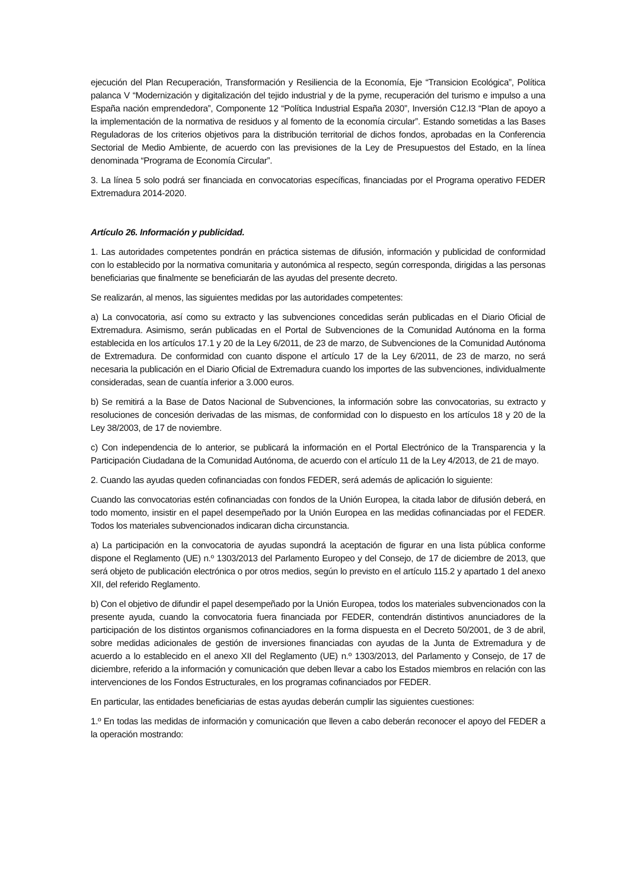ejecución del Plan Recuperación, Transformación y Resiliencia de la Economía, Eje “Transicion Ecológica”, Política palanca V “Modernización y digitalización del tejido industrial y de la pyme, recuperación del turismo e impulso a una España nación emprendedora”, Componente 12 “Política Industrial España 2030”, Inversión C12.I3 “Plan de apoyo a la implementación de la normativa de residuos y al fomento de la economía circular”. Estando sometidas a las Bases Reguladoras de los criterios objetivos para la distribución territorial de dichos fondos, aprobadas en la Conferencia Sectorial de Medio Ambiente, de acuerdo con las previsiones de la Ley de Presupuestos del Estado, en la línea denominada “Programa de Economía Circular”.
3. La línea 5 solo podrá ser financiada en convocatorias específicas, financiadas por el Programa operativo FEDER Extremadura 2014-2020.
Artículo 26. Información y publicidad.
1. Las autoridades competentes pondrán en práctica sistemas de difusión, información y publicidad de conformidad con lo establecido por la normativa comunitaria y autonómica al respecto, según corresponda, dirigidas a las personas beneficiarias que finalmente se beneficiarán de las ayudas del presente decreto.
Se realizarán, al menos, las siguientes medidas por las autoridades competentes:
a) La convocatoria, así como su extracto y las subvenciones concedidas serán publicadas en el Diario Oficial de Extremadura. Asimismo, serán publicadas en el Portal de Subvenciones de la Comunidad Autónoma en la forma establecida en los artículos 17.1 y 20 de la Ley 6/2011, de 23 de marzo, de Subvenciones de la Comunidad Autónoma de Extremadura. De conformidad con cuanto dispone el artículo 17 de la Ley 6/2011, de 23 de marzo, no será necesaria la publicación en el Diario Oficial de Extremadura cuando los importes de las subvenciones, individualmente consideradas, sean de cuantía inferior a 3.000 euros.
b) Se remitirá a la Base de Datos Nacional de Subvenciones, la información sobre las convocatorias, su extracto y resoluciones de concesión derivadas de las mismas, de conformidad con lo dispuesto en los artículos 18 y 20 de la Ley 38/2003, de 17 de noviembre.
c) Con independencia de lo anterior, se publicará la información en el Portal Electrónico de la Transparencia y la Participación Ciudadana de la Comunidad Autónoma, de acuerdo con el artículo 11 de la Ley 4/2013, de 21 de mayo.
2. Cuando las ayudas queden cofinanciadas con fondos FEDER, será además de aplicación lo siguiente:
Cuando las convocatorias estén cofinanciadas con fondos de la Unión Europea, la citada labor de difusión deberá, en todo momento, insistir en el papel desempeñado por la Unión Europea en las medidas cofinanciadas por el FEDER. Todos los materiales subvencionados indicaran dicha circunstancia.
a) La participación en la convocatoria de ayudas supondrá la aceptación de figurar en una lista pública conforme dispone el Reglamento (UE) n.º 1303/2013 del Parlamento Europeo y del Consejo, de 17 de diciembre de 2013, que será objeto de publicación electrónica o por otros medios, según lo previsto en el artículo 115.2 y apartado 1 del anexo XII, del referido Reglamento.
b) Con el objetivo de difundir el papel desempeñado por la Unión Europea, todos los materiales subvencionados con la presente ayuda, cuando la convocatoria fuera financiada por FEDER, contendrán distintivos anunciadores de la participación de los distintos organismos cofinanciadores en la forma dispuesta en el Decreto 50/2001, de 3 de abril, sobre medidas adicionales de gestión de inversiones financiadas con ayudas de la Junta de Extremadura y de acuerdo a lo establecido en el anexo XII del Reglamento (UE) n.º 1303/2013, del Parlamento y Consejo, de 17 de diciembre, referido a la información y comunicación que deben llevar a cabo los Estados miembros en relación con las intervenciones de los Fondos Estructurales, en los programas cofinanciados por FEDER.
En particular, las entidades beneficiarias de estas ayudas deberán cumplir las siguientes cuestiones:
1.º En todas las medidas de información y comunicación que lleven a cabo deberán reconocer el apoyo del FEDER a la operación mostrando: